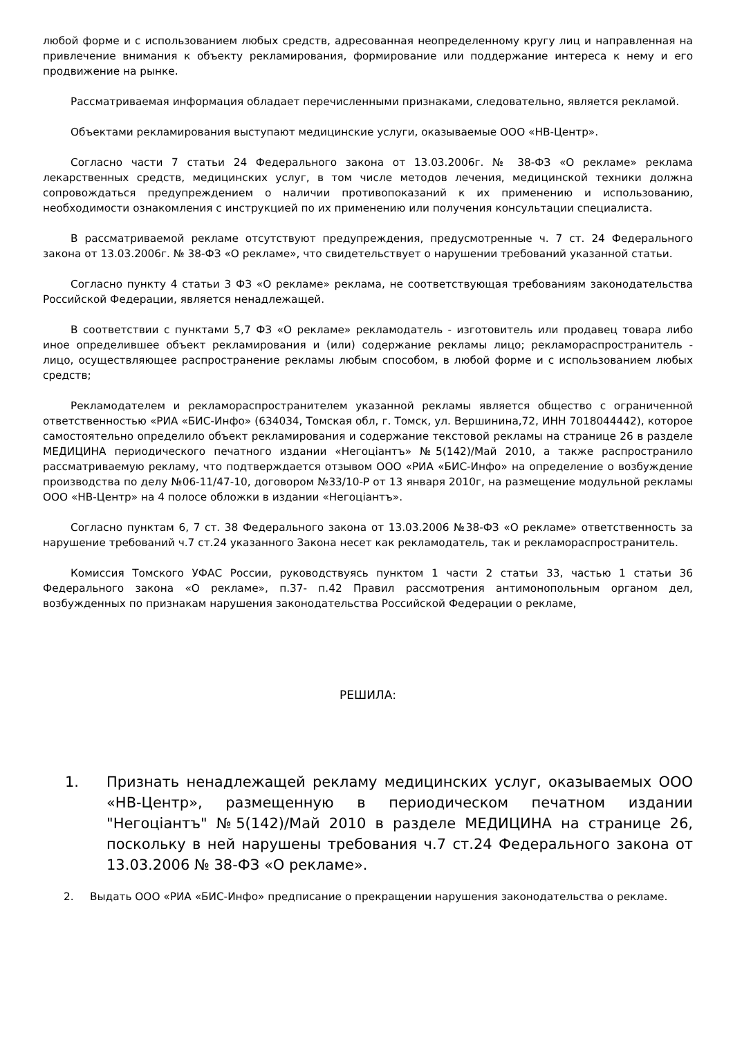любой форме и с использованием любых средств, адресованная неопределенному кругу лиц и направленная на привлечение внимания к объекту рекламирования, формирование или поддержание интереса к нему и его продвижение на рынке.
Рассматриваемая информация обладает перечисленными признаками, следовательно, является рекламой.
Объектами рекламирования выступают медицинские услуги, оказываемые ООО «НВ-Центр».
Согласно части 7 статьи 24 Федерального закона от 13.03.2006г. № 38-ФЗ «О рекламе» реклама лекарственных средств, медицинских услуг, в том числе методов лечения, медицинской техники должна сопровождаться предупреждением о наличии противопоказаний к их применению и использованию, необходимости ознакомления с инструкцией по их применению или получения консультации специалиста.
В рассматриваемой рекламе отсутствуют предупреждения, предусмотренные ч. 7 ст. 24 Федерального закона от 13.03.2006г. № 38-ФЗ «О рекламе», что свидетельствует о нарушении требований указанной статьи.
Согласно пункту 4 статьи 3 ФЗ «О рекламе» реклама, не соответствующая требованиям законодательства Российской Федерации, является ненадлежащей.
В соответствии с пунктами 5,7 ФЗ «О рекламе» рекламодатель - изготовитель или продавец товара либо иное определившее объект рекламирования и (или) содержание рекламы лицо; рекламораспространитель - лицо, осуществляющее распространение рекламы любым способом, в любой форме и с использованием любых средств;
Рекламодателем и рекламораспространителем указанной рекламы является общество с ограниченной ответственностью «РИА «БИС-Инфо» (634034, Томская обл, г. Томск, ул. Вершинина,72, ИНН 7018044442), которое самостоятельно определило объект рекламирования и содержание текстовой рекламы на странице 26 в разделе МЕДИЦИНА периодического печатного издании «Негоціантъ» №5(142)/Май 2010, а также распространило рассматриваемую рекламу, что подтверждается отзывом ООО «РИА «БИС-Инфо» на определение о возбуждение производства по делу №06-11/47-10, договором №33/10-Р от 13 января 2010г, на размещение модульной рекламы ООО «НВ-Центр» на 4 полосе обложки в издании «Негоціантъ».
Согласно пунктам 6, 7 ст. 38 Федерального закона от 13.03.2006 №38-ФЗ «О рекламе» ответственность за нарушение требований ч.7 ст.24 указанного Закона несет как рекламодатель, так и рекламораспространитель.
Комиссия Томского УФАС России, руководствуясь пунктом 1 части 2 статьи 33, частью 1 статьи 36 Федерального закона «О рекламе», п.37- п.42 Правил рассмотрения антимонопольным органом дел, возбужденных по признакам нарушения законодательства Российской Федерации о рекламе,
РЕШИЛА:
1. Признать ненадлежащей рекламу медицинских услуг, оказываемых ООО «НВ-Центр», размещенную в периодическом печатном издании "Негоціантъ" №5(142)/Май 2010 в разделе МЕДИЦИНА на странице 26, поскольку в ней нарушены требования ч.7 ст.24 Федерального закона от 13.03.2006 № 38-ФЗ «О рекламе».
2. Выдать ООО «РИА «БИС-Инфо» предписание о прекращении нарушения законодательства о рекламе.